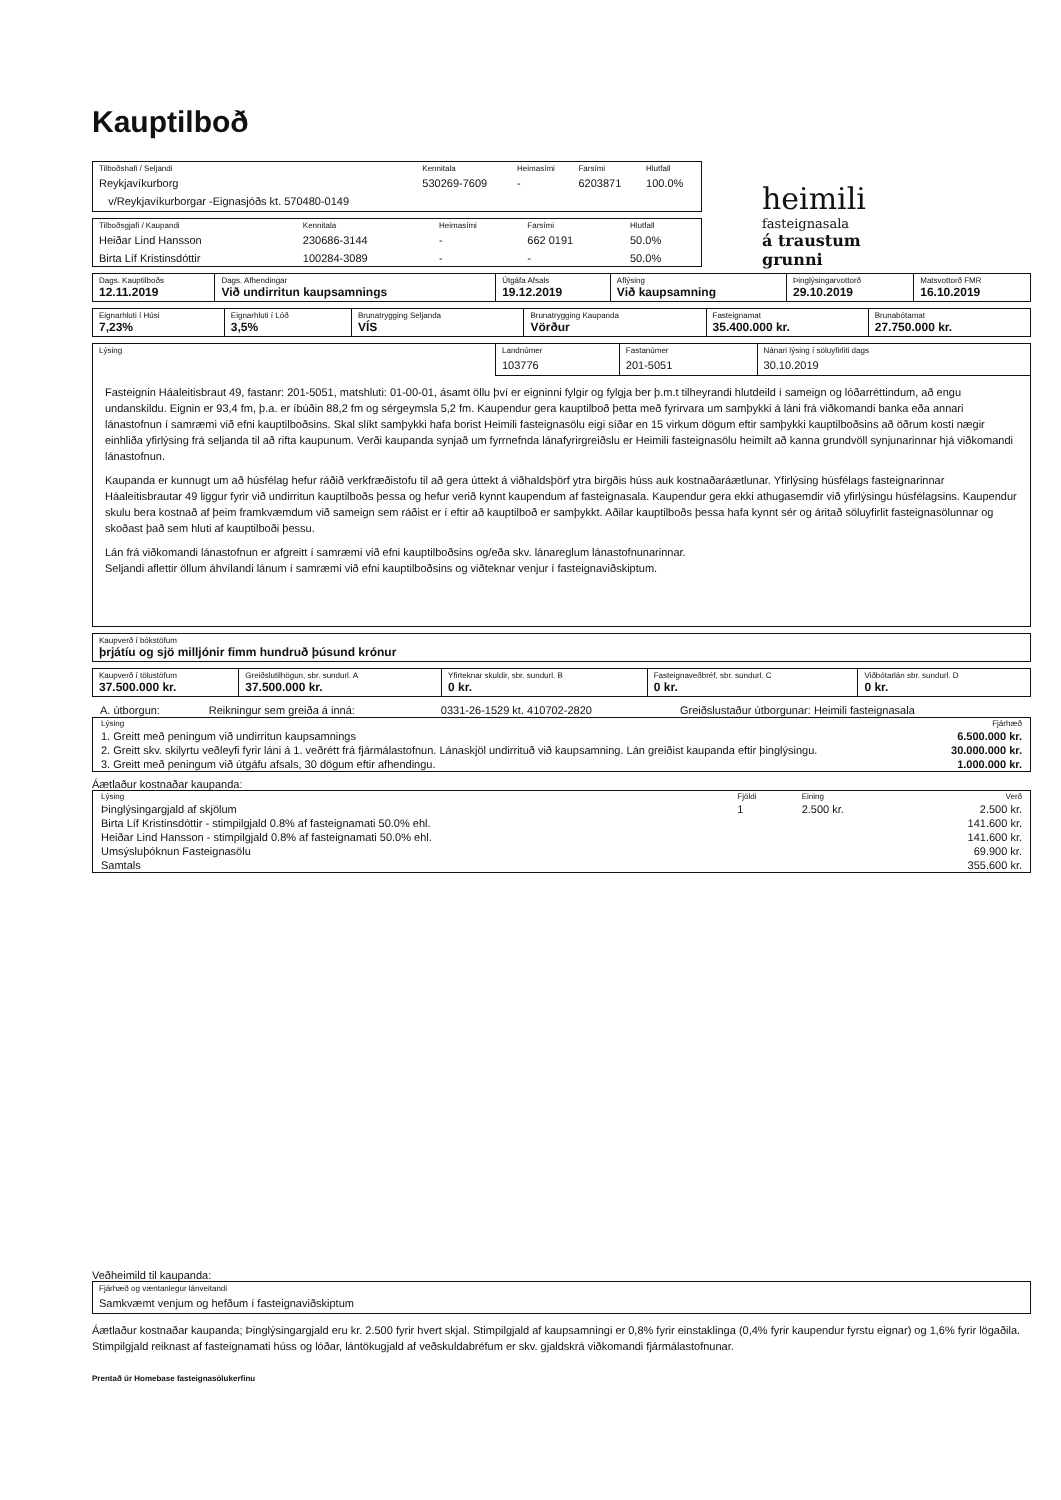Kauptilboð
| Tilboðshafi / Seljandi Reykjavíkurborg v/Reykjavíkurborgar -Eignasjóðs kt. 570480-0149 | Kennitala 530269-7609 | Heimasími - | Farsími 6203871 | Hlutfall 100.0% |
| Tilboðsgjafi / Kaupandi Heiðar Lind Hansson | Kennitala 230686-3144 | Heimasími - | Farsími 662 0191 | Hlutfall 50.0% |
| Birta Líf Kristinsdóttir | 100284-3089 | - | - | 50.0% |
heimili
fasteignasala
á traustum grunni
| Dags. Kauptilboðs 12.11.2019 | Dags. Afhendingar Við undirritun kaupsamnings | Útgáfa Afsals 19.12.2019 | Aflýsing Við kaupsamning | Þinglýsingarvottorð 29.10.2019 | Matsvottorð FMR 16.10.2019 |
| Eignarhluti í Húsi 7,23% | Eignarhluti í Lóð 3,5% | Brunatrygging Seljanda VÍS | Brunatrygging Kaupanda Vörður | Fasteignamat 35.400.000 kr. | Brunabótamat 27.750.000 kr. |
| Lýsing | Landnúmer 103776 | Fastanúmer 201-5051 | Nánari lýsing í söluyfirliti dags 30.10.2019 |
Fasteignin Háaleitisbraut 49, fastanr: 201-5051, matshluti: 01-00-01, ásamt öllu því er eigninni fylgir og fylgja ber þ.m.t tilheyrandi hlutdeild í sameign og lóðarréttindum, að engu undanskildu. Eignin er 93,4 fm, þ.a. er íbúðin 88,2 fm og sérgeymsla 5,2 fm. Kaupendur gera kauptilboð þetta með fyrirvara um samþykki á láni frá viðkomandi banka eða annari lánastofnun í samræmi við efni kauptilboðsins. Skal slíkt samþykki hafa borist Heimili fasteignasölu eigi síðar en 15 virkum dögum eftir samþykki kauptilboðsins að öðrum kosti nægir einhliða yfirlýsing frá seljanda til að rifta kaupunum. Verði kaupanda synjað um fyrrnefnda lánafyrirgreiðslu er Heimili fasteignasölu heimilt að kanna grundvöll synjunarinnar hjá viðkomandi lánastofnun.
Kaupanda er kunnugt um að húsfélag hefur ráðið verkfræðistofu til að gera úttekt á viðhaldsþörf ytra birgðis húss auk kostnaðaráætlunar. Yfirlýsing húsfélags fasteignarinnar Háaleitisbrautar 49 liggur fyrir við undirritun kauptilboðs þessa og hefur verið kynnt kaupendum af fasteignasala. Kaupendur gera ekki athugasemdir við yfirlýsingu húsfélagsins. Kaupendur skulu bera kostnað af þeim framkvæmdum við sameign sem ráðist er í eftir að kauptilboð er samþykkt. Aðilar kauptilboðs þessa hafa kynnt sér og áritað söluyfirlit fasteignasölunnar og skoðast það sem hluti af kauptilboði þessu.
Lán frá viðkomandi lánastofnun er afgreitt í samræmi við efni kauptilboðsins og/eða skv. lánareglum lánastofnunarinnar.
Seljandi aflettir öllum áhvílandi lánum í samræmi við efni kauptilboðsins og viðteknar venjur í fasteignaviðskiptum.
| Kaupverð í bókstöfum þrjátíu og sjö milljónir fimm hundruð þúsund krónur |
| Kaupverð í tölustöfum 37.500.000 kr. | Greiðslutilhögun, sbr. sundurl. A 37.500.000 kr. | Yfirteknar skuldir, sbr. sundurl. B 0 kr. | Fasteignaveðbréf, sbr. sundurl. C 0 kr. | Viðbótarlán sbr. sundurl. D 0 kr. |
| A. útborgun: | Reikningur sem greiða á inná: | 0331-26-1529 kt. 410702-2820 | Greiðslustaður útborgunar: Heimili fasteignasala |
| Lýsing | Fjárhæð |
| 1. Greitt með peningum við undirritun kaupsamnings | 6.500.000 kr. |
| 2. Greitt skv. skilyrtu veðleyfi fyrir láni á 1. veðrétt frá fjármálastofnun. Lánaskjöl undirrituð við kaupsamning. Lán greiðist kaupanda eftir þinglýsingu. | 30.000.000 kr. |
| 3. Greitt með peningum við útgáfu afsals, 30 dögum eftir afhendingu. | 1.000.000 kr. |
Áætlaður kostnaðar kaupanda:
| Lýsing | Fjöldi | Eining | Verð |
| Þinglýsingargjald af skjölum | 1 | 2.500 kr. | 2.500 kr. |
| Birta Líf Kristinsdóttir - stimpilgjald 0.8% af fasteignamati 50.0% ehl. | | | 141.600 kr. |
| Heiðar Lind Hansson - stimpilgjald 0.8% af fasteignamati 50.0% ehl. | | | 141.600 kr. |
| Umsýsluþóknun Fasteignasölu | | | 69.900 kr. |
| Samtals | | | 355.600 kr. |
Veðheimild til kaupanda:
| Fjárhæð og væntanlegur lánveitandi Samkvæmt venjum og hefðum í fasteignaviðskiptum |
Áætlaður kostnaðar kaupanda; Þinglýsingargjald eru kr. 2.500 fyrir hvert skjal. Stimpilgjald af kaupsamningi er 0,8% fyrir einstaklinga (0,4% fyrir kaupendur fyrstu eignar) og 1,6% fyrir lögaðila. Stimpilgjald reiknast af fasteignamati húss og lóðar, lántökugjald af veðskuldabréfum er skv. gjaldskrá viðkomandi fjármálastofnunar.
Prentað úr Homebase fasteignasölukerfinu